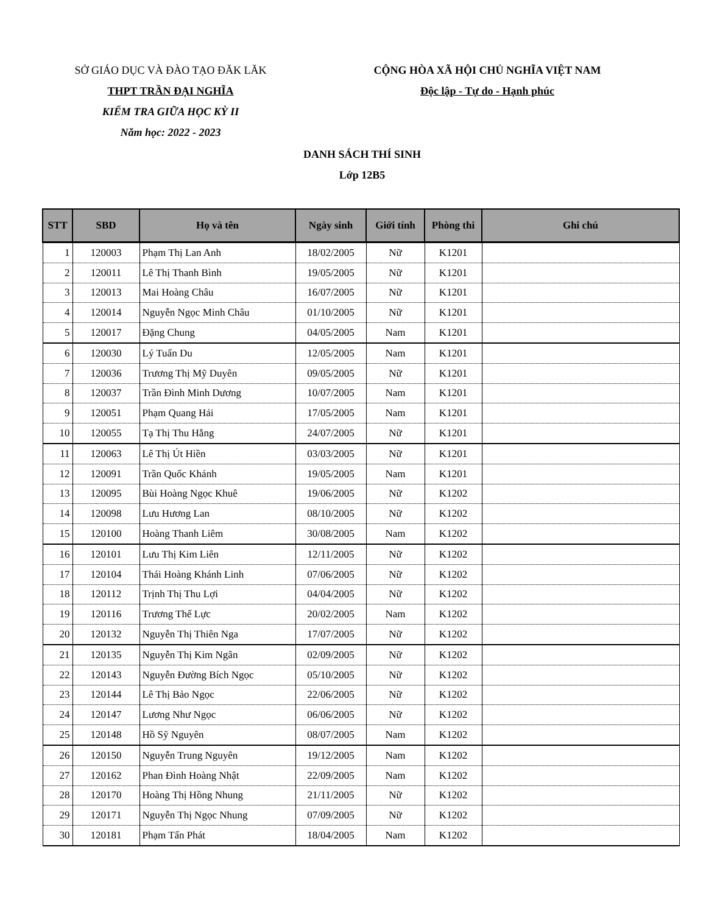SỞ GIÁO DỤC VÀ ĐÀO TẠO ĐĂK LĂK
THPT TRẦN ĐẠI NGHĨA
KIỂM TRA GIỮA HỌC KỲ II
Năm học: 2022 - 2023
CỘNG HÒA XÃ HỘI CHỦ NGHĨA VIỆT NAM
Độc lập - Tự do - Hạnh phúc
DANH SÁCH THÍ SINH
Lớp 12B5
| STT | SBD | Họ và tên | Ngày sinh | Giới tính | Phòng thi | Ghi chú |
| --- | --- | --- | --- | --- | --- | --- |
| 1 | 120003 | Phạm Thị Lan Anh | 18/02/2005 | Nữ | K1201 | |
| 2 | 120011 | Lê Thị Thanh Bình | 19/05/2005 | Nữ | K1201 | |
| 3 | 120013 | Mai Hoàng Châu | 16/07/2005 | Nữ | K1201 | |
| 4 | 120014 | Nguyễn Ngọc Minh Châu | 01/10/2005 | Nữ | K1201 | |
| 5 | 120017 | Đặng Chung | 04/05/2005 | Nam | K1201 | |
| 6 | 120030 | Lý Tuấn Du | 12/05/2005 | Nam | K1201 | |
| 7 | 120036 | Trương Thị Mỹ Duyên | 09/05/2005 | Nữ | K1201 | |
| 8 | 120037 | Trần Đình Minh Dương | 10/07/2005 | Nam | K1201 | |
| 9 | 120051 | Phạm Quang Hải | 17/05/2005 | Nam | K1201 | |
| 10 | 120055 | Tạ Thị Thu Hằng | 24/07/2005 | Nữ | K1201 | |
| 11 | 120063 | Lê Thị Út Hiền | 03/03/2005 | Nữ | K1201 | |
| 12 | 120091 | Trần Quốc Khánh | 19/05/2005 | Nam | K1201 | |
| 13 | 120095 | Bùi Hoàng Ngọc Khuê | 19/06/2005 | Nữ | K1202 | |
| 14 | 120098 | Lưu Hương Lan | 08/10/2005 | Nữ | K1202 | |
| 15 | 120100 | Hoàng Thanh Liêm | 30/08/2005 | Nam | K1202 | |
| 16 | 120101 | Lưu Thị Kim Liên | 12/11/2005 | Nữ | K1202 | |
| 17 | 120104 | Thái Hoàng Khánh Linh | 07/06/2005 | Nữ | K1202 | |
| 18 | 120112 | Trịnh Thị Thu Lợi | 04/04/2005 | Nữ | K1202 | |
| 19 | 120116 | Trương Thế Lực | 20/02/2005 | Nam | K1202 | |
| 20 | 120132 | Nguyễn Thị Thiên Nga | 17/07/2005 | Nữ | K1202 | |
| 21 | 120135 | Nguyễn Thị Kim Ngân | 02/09/2005 | Nữ | K1202 | |
| 22 | 120143 | Nguyễn Đường Bích Ngọc | 05/10/2005 | Nữ | K1202 | |
| 23 | 120144 | Lê Thị Bảo Ngọc | 22/06/2005 | Nữ | K1202 | |
| 24 | 120147 | Lương Như Ngọc | 06/06/2005 | Nữ | K1202 | |
| 25 | 120148 | Hồ Sỹ Nguyên | 08/07/2005 | Nam | K1202 | |
| 26 | 120150 | Nguyễn Trung Nguyên | 19/12/2005 | Nam | K1202 | |
| 27 | 120162 | Phan Đình Hoàng Nhật | 22/09/2005 | Nam | K1202 | |
| 28 | 120170 | Hoàng Thị Hồng Nhung | 21/11/2005 | Nữ | K1202 | |
| 29 | 120171 | Nguyễn Thị Ngọc Nhung | 07/09/2005 | Nữ | K1202 | |
| 30 | 120181 | Phạm Tấn Phát | 18/04/2005 | Nam | K1202 | |